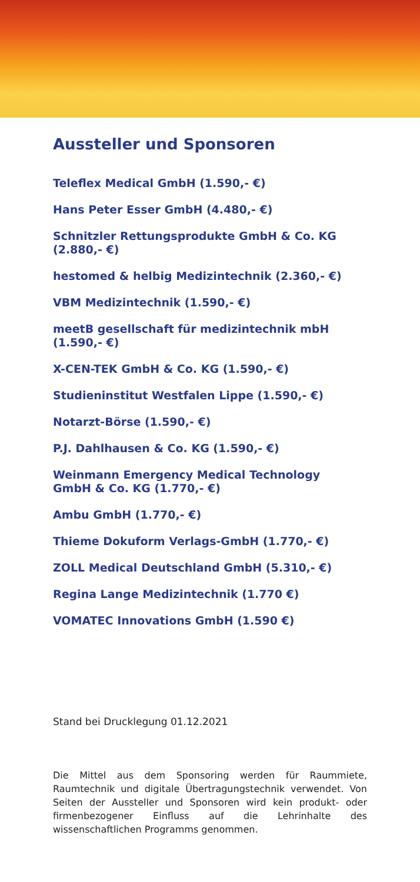Aussteller und Sponsoren
Teleflex Medical GmbH (1.590,- €)
Hans Peter Esser GmbH (4.480,- €)
Schnitzler Rettungsprodukte GmbH & Co. KG (2.880,- €)
hestomed & helbig Medizintechnik (2.360,- €)
VBM Medizintechnik (1.590,- €)
meetB gesellschaft für medizintechnik mbH (1.590,- €)
X-CEN-TEK GmbH & Co. KG (1.590,- €)
Studieninstitut Westfalen Lippe (1.590,- €)
Notarzt-Börse (1.590,- €)
P.J. Dahlhausen & Co. KG (1.590,- €)
Weinmann Emergency Medical Technology
GmbH & Co. KG (1.770,- €)
Ambu GmbH (1.770,- €)
Thieme Dokuform Verlags-GmbH (1.770,- €)
ZOLL Medical Deutschland GmbH (5.310,- €)
Regina Lange Medizintechnik (1.770 €)
VOMATEC Innovations GmbH (1.590 €)
Stand bei Drucklegung 01.12.2021
Die Mittel aus dem Sponsoring werden für Raummiete, Raumtechnik und digitale Übertragungstechnik verwendet. Von Seiten der Aussteller und Sponsoren wird kein produkt- oder firmenbezogener Einfluss auf die Lehrinhalte des wissenschaftlichen Programms genommen.